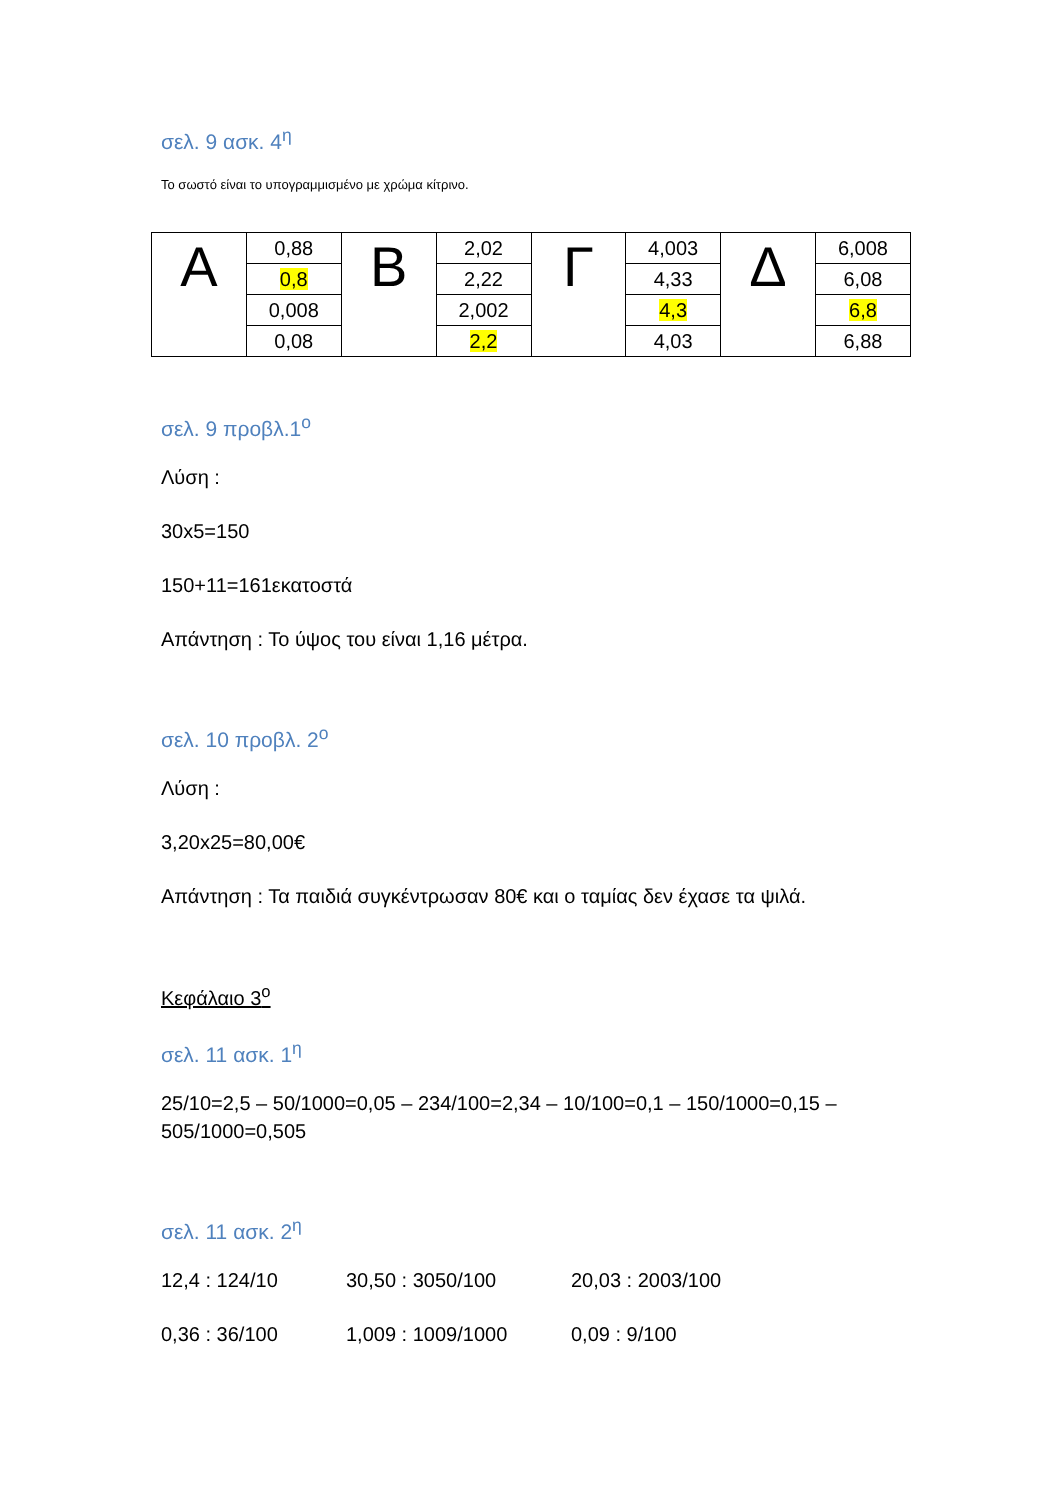σελ. 9 ασκ. 4<sup>η</sup>
Το σωστό είναι το υπογραμμισμένο με χρώμα κίτρινο.
| Α | 0,88 | Β | 2,02 | Γ | 4,003 | Δ | 6,008 |
| | 0,8 | | 2,22 | | 4,33 | | 6,08 |
| | 0,008 | | 2,002 | | 4,3 | | 6,8 |
| | 0,08 | | 2,2 | | 4,03 | | 6,88 |
σελ. 9 προβλ.1<sup>ο</sup>
Λύση :
30x5=150
150+11=161εκατοστά
Απάντηση : Το ύψος του είναι 1,16 μέτρα.
σελ. 10 προβλ. 2<sup>ο</sup>
Λύση :
3,20x25=80,00€
Απάντηση : Τα παιδιά συγκέντρωσαν 80€ και ο ταμίας δεν έχασε τα ψιλά.
Κεφάλαιο 3<sup>ο</sup>
σελ. 11 ασκ. 1<sup>η</sup>
25/10=2,5 – 50/1000=0,05 – 234/100=2,34 – 10/100=0,1 – 150/1000=0,15 – 505/1000=0,505
σελ. 11 ασκ. 2<sup>η</sup>
12,4 : 124/10 30,50 : 3050/100 20,03 : 2003/100
0,36 : 36/100 1,009 : 1009/1000 0,09 : 9/100